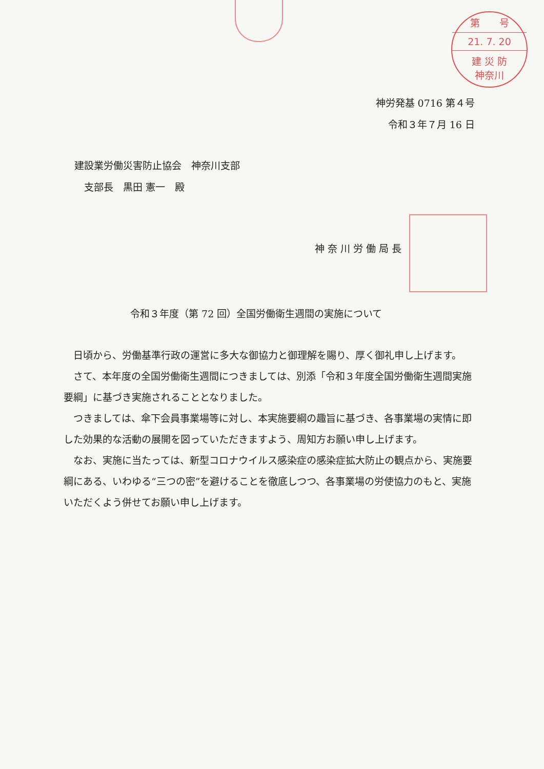第　　号
21. 7. 20
建 災 防
神奈川
神労発基 0716 第４号
令和３年７月 16 日
建設業労働災害防止協会　神奈川支部
　支部長　黒田 憲一　殿
神奈川労働局長
令和３年度（第 72 回）全国労働衛生週間の実施について
日頃から、労働基準行政の運営に多大な御協力と御理解を賜り、厚く御礼申し上げます。
さて、本年度の全国労働衛生週間につきましては、別添「令和３年度全国労働衛生週間実施要綱」に基づき実施されることとなりました。
つきましては、傘下会員事業場等に対し、本実施要綱の趣旨に基づき、各事業場の実情に即した効果的な活動の展開を図っていただきますよう、周知方お願い申し上げます。
なお、実施に当たっては、新型コロナウイルス感染症の感染症拡大防止の観点から、実施要綱にある、いわゆる“三つの密”を避けることを徹底しつつ、各事業場の労使協力のもと、実施いただくよう併せてお願い申し上げます。